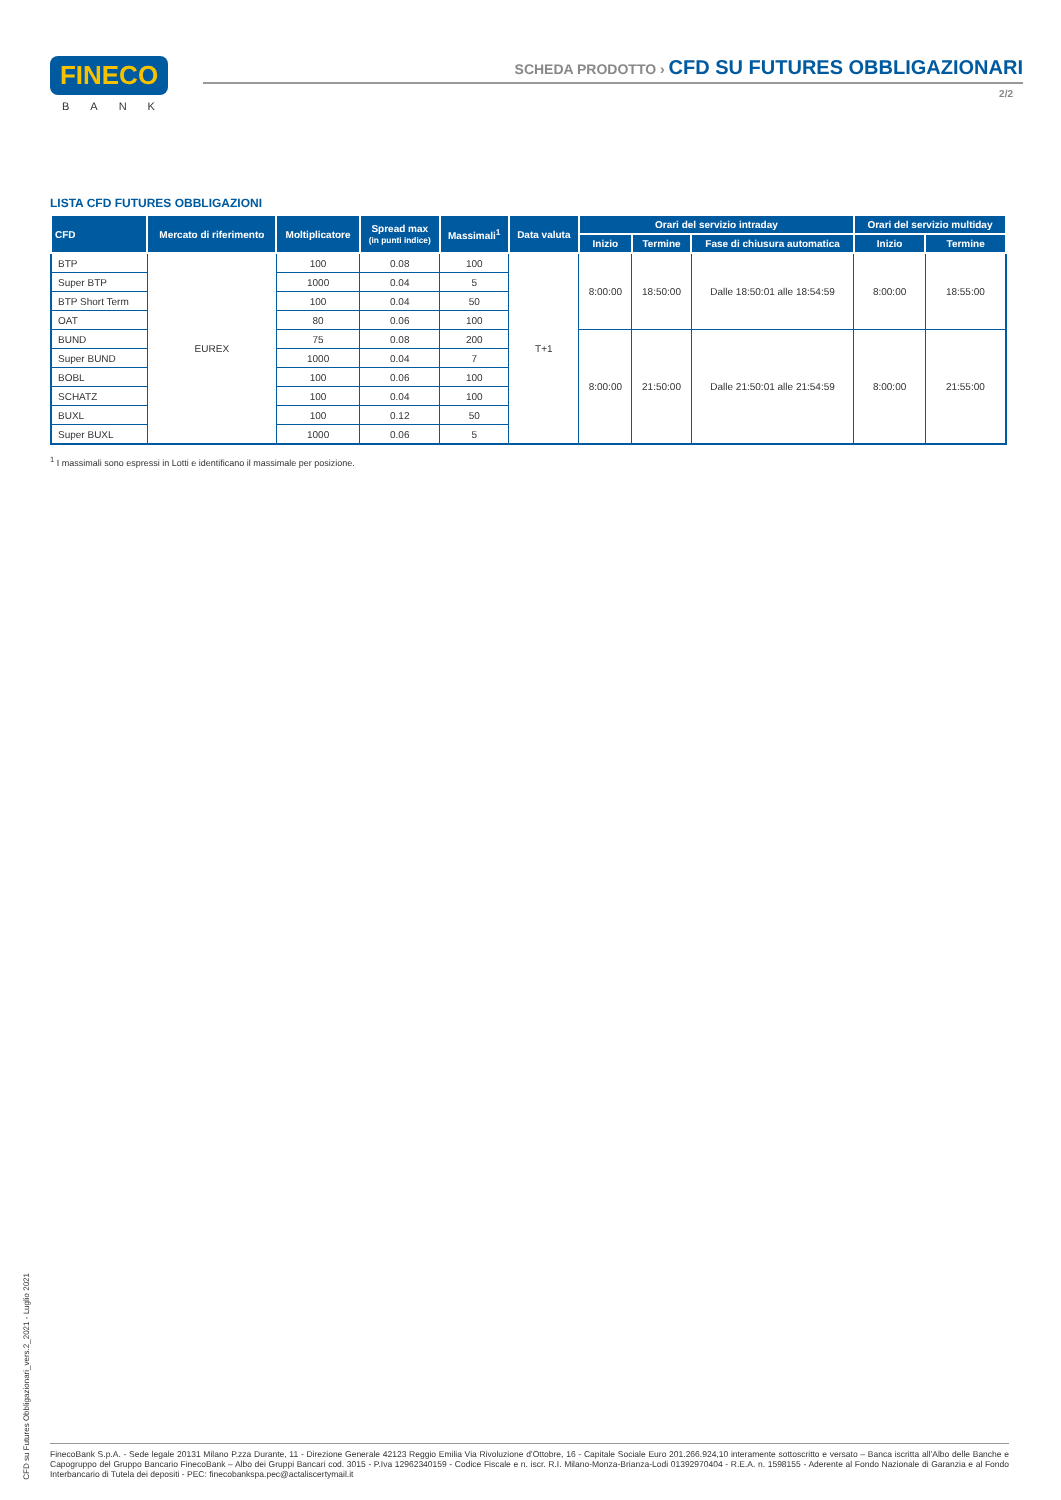FINECO
BANK
SCHEDA PRODOTTO › CFD SU FUTURES OBBLIGAZIONARI
2/2
LISTA CFD FUTURES OBBLIGAZIONI
| CFD | Mercato di riferimento | Moltiplicatore | Spread max (in punti indice) | Massimali<sup>1</sup> | Data valuta | Orari del servizio intraday | | | Orari del servizio multiday | |
| --- | --- | --- | --- | --- | --- | --- | --- | --- | --- | --- |
| | | | | | | Inizio | Termine | Fase di chiusura automatica | Inizio | Termine |
| BTP | EUREX | 100 | 0.08 | 100 | T+1 | 8:00:00 | 18:50:00 | Dalle 18:50:01 alle 18:54:59 | 8:00:00 | 18:55:00 |
| Super BTP | | 1000 | 0.04 | 5 | | | | | | |
| BTP Short Term | | 100 | 0.04 | 50 | | | | | | |
| OAT | | 80 | 0.06 | 100 | | | | | | |
| BUND | | 75 | 0.08 | 200 | | 8:00:00 | 21:50:00 | Dalle 21:50:01 alle 21:54:59 | 8:00:00 | 21:55:00 |
| Super BUND | | 1000 | 0.04 | 7 | | | | | | |
| BOBL | | 100 | 0.06 | 100 | | | | | | |
| SCHATZ | | 100 | 0.04 | 100 | | | | | | |
| BUXL | | 100 | 0.12 | 50 | | | | | | |
| Super BUXL | | 1000 | 0.06 | 5 | | | | | | |
<sup>1</sup> I massimali sono espressi in Lotti e identificano il massimale per posizione.
CFD su Futures Obbligazionari_vers.2_2021 - Luglio 2021
FinecoBank S.p.A. - Sede legale 20131 Milano P.zza Durante, 11 - Direzione Generale 42123 Reggio Emilia Via Rivoluzione d’Ottobre, 16 - Capitale Sociale Euro 201.266.924,10 interamente sottoscritto e versato – Banca iscritta all’Albo delle Banche e Capogruppo del Gruppo Bancario FinecoBank – Albo dei Gruppi Bancari cod. 3015 - P.Iva 12962340159 - Codice Fiscale e n. iscr. R.I. Milano-Monza-Brianza-Lodi 01392970404 - R.E.A. n. 1598155 - Aderente al Fondo Nazionale di Garanzia e al Fondo Interbancario di Tutela dei depositi - PEC: finecobankspa.pec@actaliscertymail.it